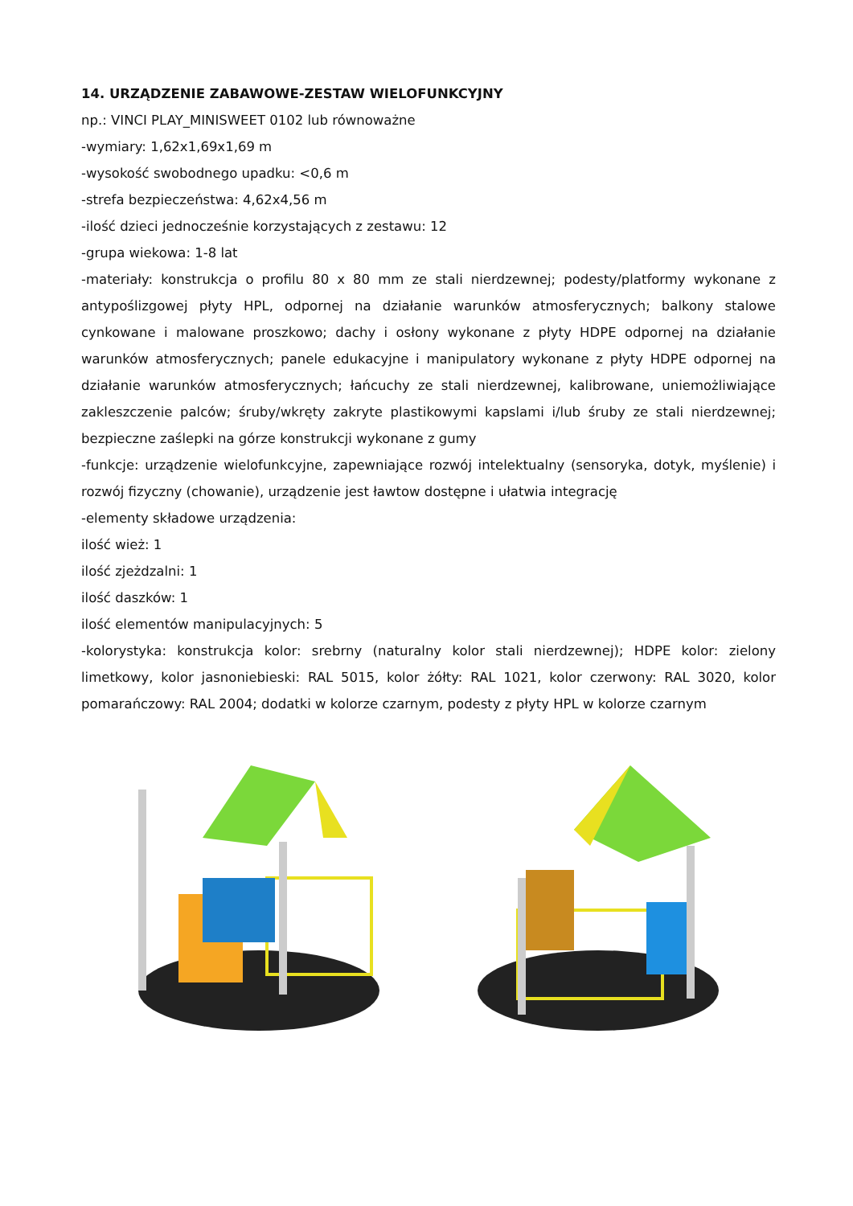14. URZĄDZENIE ZABAWOWE-ZESTAW WIELOFUNKCYJNY
np.: VINCI PLAY_MINISWEET 0102 lub równoważne
-wymiary: 1,62x1,69x1,69 m
-wysokość swobodnego upadku: <0,6 m
-strefa bezpieczeństwa: 4,62x4,56 m
-ilość dzieci jednocześnie korzystających z zestawu: 12
-grupa wiekowa: 1-8 lat
-materiały: konstrukcja o profilu 80 x 80 mm ze stali nierdzewnej; podesty/platformy wykonane z antypoślizgowej płyty HPL, odpornej na działanie warunków atmosferycznych; balkony stalowe cynkowane i malowane proszkowo; dachy i osłony wykonane z płyty HDPE odpornej na działanie warunków atmosferycznych; panele edukacyjne i manipulatory wykonane z płyty HDPE odpornej na działanie warunków atmosferycznych; łańcuchy ze stali nierdzewnej, kalibrowane, uniemożliwiające zakleszczenie palców; śruby/wkręty zakryte plastikowymi kapslami i/lub śruby ze stali nierdzewnej; bezpieczne zaślepki na górze konstrukcji wykonane z gumy
-funkcje: urządzenie wielofunkcyjne, zapewniające rozwój intelektualny (sensoryka, dotyk, myślenie) i rozwój fizyczny (chowanie), urządzenie jest ławtow dostępne i ułatwia integrację
-elementy składowe urządzenia:
ilość wież: 1
ilość zjeżdzalni: 1
ilość daszków: 1
ilość elementów manipulacyjnych: 5
-kolorystyka: konstrukcja kolor: srebrny (naturalny kolor stali nierdzewnej); HDPE kolor: zielony limetkowy, kolor jasnoniebieski: RAL 5015, kolor żółty: RAL 1021, kolor czerwony: RAL 3020, kolor pomarańczowy: RAL 2004; dodatki w kolorze czarnym, podesty z płyty HPL w kolorze czarnym